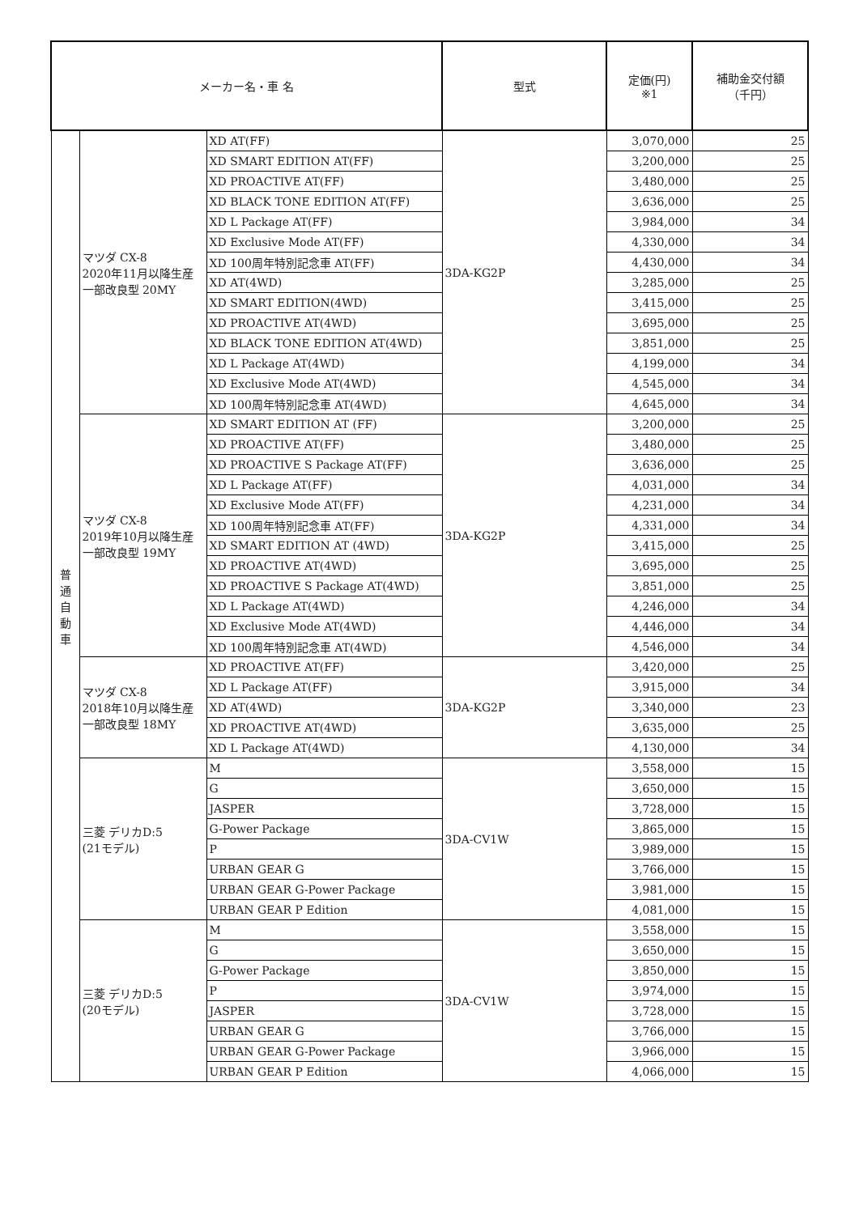| メーカー名・車 名 | | | 型式 | 定価(円) ※1 | 補助金交付額 （千円） |
| --- | --- | --- | --- | --- | --- |
| 普 通 自 動 車 | マツダ CX-8 2020年11月以降生産 一部改良型 20MY | XD AT(FF) | 3DA-KG2P | 3,070,000 | 25 |
| | | XD SMART EDITION AT(FF) | | 3,200,000 | 25 |
| | | XD PROACTIVE AT(FF) | | 3,480,000 | 25 |
| | | XD BLACK TONE EDITION AT(FF) | | 3,636,000 | 25 |
| | | XD L Package AT(FF) | | 3,984,000 | 34 |
| | | XD Exclusive Mode AT(FF) | | 4,330,000 | 34 |
| | | XD 100周年特別記念車 AT(FF) | | 4,430,000 | 34 |
| | | XD AT(4WD) | | 3,285,000 | 25 |
| | | XD SMART EDITION(4WD) | | 3,415,000 | 25 |
| | | XD PROACTIVE AT(4WD) | | 3,695,000 | 25 |
| | | XD BLACK TONE EDITION AT(4WD) | | 3,851,000 | 25 |
| | | XD L Package AT(4WD) | | 4,199,000 | 34 |
| | | XD Exclusive Mode AT(4WD) | | 4,545,000 | 34 |
| | | XD 100周年特別記念車 AT(4WD) | | 4,645,000 | 34 |
| | マツダ CX-8 2019年10月以降生産 一部改良型 19MY | XD SMART EDITION AT (FF) | 3DA-KG2P | 3,200,000 | 25 |
| | | XD PROACTIVE AT(FF) | | 3,480,000 | 25 |
| | | XD PROACTIVE S Package AT(FF) | | 3,636,000 | 25 |
| | | XD L Package AT(FF) | | 4,031,000 | 34 |
| | | XD Exclusive Mode AT(FF) | | 4,231,000 | 34 |
| | | XD 100周年特別記念車 AT(FF) | | 4,331,000 | 34 |
| | | XD SMART EDITION AT (4WD) | | 3,415,000 | 25 |
| | | XD PROACTIVE AT(4WD) | | 3,695,000 | 25 |
| | | XD PROACTIVE S Package AT(4WD) | | 3,851,000 | 25 |
| | | XD L Package AT(4WD) | | 4,246,000 | 34 |
| | | XD Exclusive Mode AT(4WD) | | 4,446,000 | 34 |
| | | XD 100周年特別記念車 AT(4WD) | | 4,546,000 | 34 |
| | マツダ CX-8 2018年10月以降生産 一部改良型 18MY | XD PROACTIVE AT(FF) | 3DA-KG2P | 3,420,000 | 25 |
| | | XD L Package AT(FF) | | 3,915,000 | 34 |
| | | XD AT(4WD) | | 3,340,000 | 23 |
| | | XD PROACTIVE AT(4WD) | | 3,635,000 | 25 |
| | | XD L Package AT(4WD) | | 4,130,000 | 34 |
| | 三菱 デリカD:5 (21モデル) | M | 3DA-CV1W | 3,558,000 | 15 |
| | | G | | 3,650,000 | 15 |
| | | JASPER | | 3,728,000 | 15 |
| | | G-Power Package | | 3,865,000 | 15 |
| | | P | | 3,989,000 | 15 |
| | | URBAN GEAR G | | 3,766,000 | 15 |
| | | URBAN GEAR G-Power Package | | 3,981,000 | 15 |
| | | URBAN GEAR P Edition | | 4,081,000 | 15 |
| | 三菱 デリカD:5 (20モデル) | M | 3DA-CV1W | 3,558,000 | 15 |
| | | G | | 3,650,000 | 15 |
| | | G-Power Package | | 3,850,000 | 15 |
| | | P | | 3,974,000 | 15 |
| | | JASPER | | 3,728,000 | 15 |
| | | URBAN GEAR G | | 3,766,000 | 15 |
| | | URBAN GEAR G-Power Package | | 3,966,000 | 15 |
| | | URBAN GEAR P Edition | | 4,066,000 | 15 |